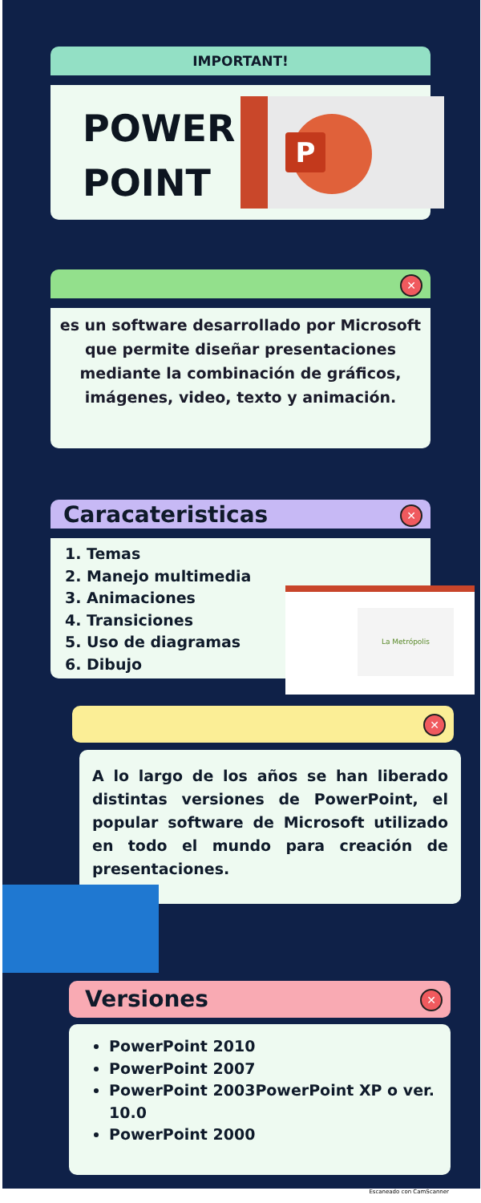IMPORTANT!
POWER
POINT
P
✕
es un software desarrollado por Microsoft que permite diseñar presentaciones mediante la combinación de gráficos, imágenes, video, texto y animación.
Caracateristicas ✕
1. Temas
2. Manejo multimedia
3. Animaciones
4. Transiciones
5. Uso de diagramas
6. Dibujo
La Metrópolis
✕
A lo largo de los años se han liberado distintas versiones de PowerPoint, el popular software de Microsoft utilizado en todo el mundo para creación de presentaciones.
Versiones ✕
PowerPoint 2010
PowerPoint 2007
PowerPoint 2003PowerPoint XP o ver. 10.0
PowerPoint 2000
Escaneado con CamScanner